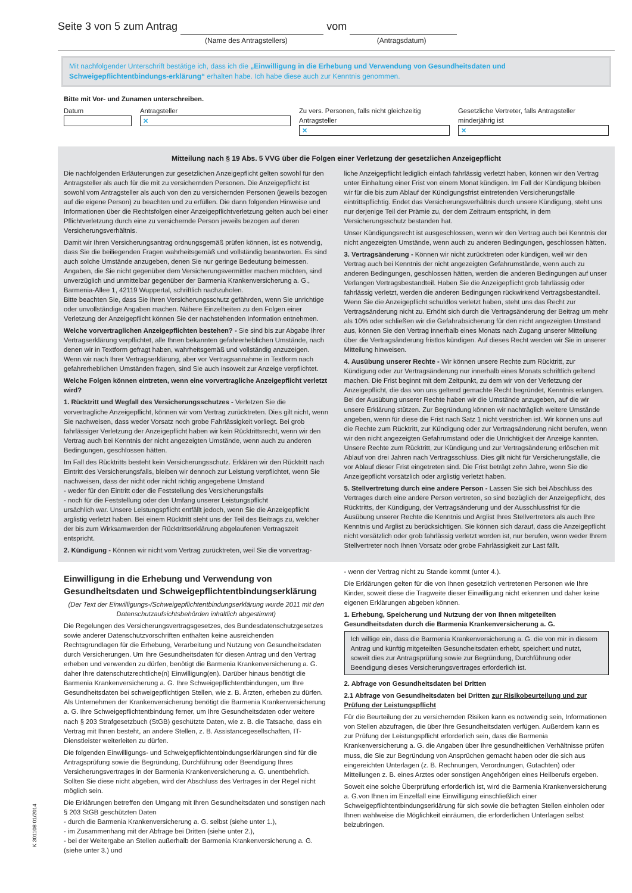Seite 3 von 5 zum Antrag vom
(Name des Antragstellers) (Antragsdatum)
Mit nachfolgender Unterschrift bestätige ich, dass ich die „Einwilligung in die Erhebung und Verwendung von Gesundheitsdaten und Schweigepflichtentbindungs-erklärung“ erhalten habe. Ich habe diese auch zur Kenntnis genommen.
Bitte mit Vor- und Zunamen unterschreiben.
Datum Antragsteller
✕
Zu vers. Personen, falls nicht gleichzeitig Antragsteller
✕
Gesetzliche Vertreter, falls Antragsteller minderjährig ist
✕
Mitteilung nach § 19 Abs. 5 VVG über die Folgen einer Verletzung der gesetzlichen Anzeigepflicht
Die nachfolgenden Erläuterungen zur gesetzlichen Anzeigepflicht gelten sowohl für den Antragsteller als auch für die mit zu versichernden Personen. Die Anzeigepflicht ist sowohl vom Antragsteller als auch von den zu versichernden Personen (jeweils bezogen auf die eigene Person) zu beachten und zu erfüllen. Die dann folgenden Hinweise und Informationen über die Rechtsfolgen einer Anzeigepflichtverletzung gelten auch bei einer Pflichtverletzung durch eine zu versichernde Person jeweils bezogen auf deren Versicherungsverhältnis.
Damit wir Ihren Versicherungsantrag ordnungsgemäß prüfen können, ist es notwendig, dass Sie die beiliegenden Fragen wahrheitsgemäß und vollständig beantworten. Es sind auch solche Umstände anzugeben, denen Sie nur geringe Bedeutung beimessen.
Angaben, die Sie nicht gegenüber dem Versicherungsvermittler machen möchten, sind unverzüglich und unmittelbar gegenüber der Barmenia Krankenversicherung a. G., Barmenia-Allee 1, 42119 Wuppertal, schriftlich nachzuholen.
Bitte beachten Sie, dass Sie Ihren Versicherungsschutz gefährden, wenn Sie unrichtige oder unvollständige Angaben machen. Nähere Einzelheiten zu den Folgen einer Verletzung der Anzeigepflicht können Sie der nachstehenden Information entnehmen.
Welche vorvertraglichen Anzeigepflichten bestehen? - Sie sind bis zur Abgabe Ihrer Vertragserklärung verpflichtet, alle Ihnen bekannten gefahrerheblichen Umstände, nach denen wir in Textform gefragt haben, wahrheitsgemäß und vollständig anzuzeigen. Wenn wir nach Ihrer Vertragserklärung, aber vor Vertragsannahme in Textform nach gefahrerheblichen Umständen fragen, sind Sie auch insoweit zur Anzeige verpflichtet.
Welche Folgen können eintreten, wenn eine vorvertragliche Anzeigepflicht verletzt wird?
1. Rücktritt und Wegfall des Versicherungsschutzes - Verletzen Sie die vorvertragliche Anzeigepflicht, können wir vom Vertrag zurücktreten. Dies gilt nicht, wenn Sie nachweisen, dass weder Vorsatz noch grobe Fahrlässigkeit vorliegt. Bei grob fahrlässiger Verletzung der Anzeigepflicht haben wir kein Rücktrittsrecht, wenn wir den Vertrag auch bei Kenntnis der nicht angezeigten Umstände, wenn auch zu anderen Bedingungen, geschlossen hätten.
Im Fall des Rücktritts besteht kein Versicherungsschutz. Erklären wir den Rücktritt nach Eintritt des Versicherungsfalls, bleiben wir dennoch zur Leistung verpflichtet, wenn Sie nachweisen, dass der nicht oder nicht richtig angegebene Umstand
- weder für den Eintritt oder die Feststellung des Versicherungsfalls
- noch für die Feststellung oder den Umfang unserer Leistungspflicht
ursächlich war. Unsere Leistungspflicht entfällt jedoch, wenn Sie die Anzeigepflicht arglistig verletzt haben. Bei einem Rücktritt steht uns der Teil des Beitrags zu, welcher der bis zum Wirksamwerden der Rücktrittserklärung abgelaufenen Vertragszeit entspricht.
2. Kündigung - Können wir nicht vom Vertrag zurücktreten, weil Sie die vorvertrag-
liche Anzeigepflicht lediglich einfach fahrlässig verletzt haben, können wir den Vertrag unter Einhaltung einer Frist von einem Monat kündigen. Im Fall der Kündigung bleiben wir für die bis zum Ablauf der Kündigungsfrist eintretenden Versicherungsfälle eintrittspflichtig. Endet das Versicherungsverhältnis durch unsere Kündigung, steht uns nur derjenige Teil der Prämie zu, der dem Zeitraum entspricht, in dem Versicherungsschutz bestanden hat.
Unser Kündigungsrecht ist ausgeschlossen, wenn wir den Vertrag auch bei Kenntnis der nicht angezeigten Umstände, wenn auch zu anderen Bedingungen, geschlossen hätten.
3. Vertragsänderung - Können wir nicht zurücktreten oder kündigen, weil wir den Vertrag auch bei Kenntnis der nicht angezeigten Gefahrumstände, wenn auch zu anderen Bedingungen, geschlossen hätten, werden die anderen Bedingungen auf unser Verlangen Vertragsbestandteil. Haben Sie die Anzeigepflicht grob fahrlässig oder fahrlässig verletzt, werden die anderen Bedingungen rückwirkend Vertragsbestandteil. Wenn Sie die Anzeigepflicht schuldlos verletzt haben, steht uns das Recht zur Vertragsänderung nicht zu. Erhöht sich durch die Vertragsänderung der Beitrag um mehr als 10% oder schließen wir die Gefahrabsicherung für den nicht angezeigten Umstand aus, können Sie den Vertrag innerhalb eines Monats nach Zugang unserer Mitteilung über die Vertragsänderung fristlos kündigen. Auf dieses Recht werden wir Sie in unserer Mitteilung hinweisen.
4. Ausübung unserer Rechte - Wir können unsere Rechte zum Rücktritt, zur Kündigung oder zur Vertragsänderung nur innerhalb eines Monats schriftlich geltend machen. Die Frist beginnt mit dem Zeitpunkt, zu dem wir von der Verletzung der Anzeigepflicht, die das von uns geltend gemachte Recht begründet, Kenntnis erlangen. Bei der Ausübung unserer Rechte haben wir die Umstände anzugeben, auf die wir unsere Erklärung stützen. Zur Begründung können wir nachträglich weitere Umstände angeben, wenn für diese die Frist nach Satz 1 nicht verstrichen ist. Wir können uns auf die Rechte zum Rücktritt, zur Kündigung oder zur Vertragsänderung nicht berufen, wenn wir den nicht angezeigten Gefahrumstand oder die Unrichtigkeit der Anzeige kannten.
Unsere Rechte zum Rücktritt, zur Kündigung und zur Vertragsänderung erlöschen mit Ablauf von drei Jahren nach Vertragsschluss. Dies gilt nicht für Versicherungsfälle, die vor Ablauf dieser Frist eingetreten sind. Die Frist beträgt zehn Jahre, wenn Sie die Anzeigepflicht vorsätzlich oder arglistig verletzt haben.
5. Stellvertretung durch eine andere Person - Lassen Sie sich bei Abschluss des Vertrages durch eine andere Person vertreten, so sind bezüglich der Anzeigepflicht, des Rücktritts, der Kündigung, der Vertragsänderung und der Ausschlussfrist für die Ausübung unserer Rechte die Kenntnis und Arglist Ihres Stellvertreters als auch Ihre Kenntnis und Arglist zu berücksichtigen. Sie können sich darauf, dass die Anzeigepflicht nicht vorsätzlich oder grob fahrlässig verletzt worden ist, nur berufen, wenn weder Ihrem Stellvertreter noch Ihnen Vorsatz oder grobe Fahrlässigkeit zur Last fällt.
Einwilligung in die Erhebung und Verwendung von Gesundheitsdaten und Schweigepflichtentbindungserklärung
(Der Text der Einwilligungs-/Schweigepflichtentbindungserklärung wurde 2011 mit den Datenschutzaufsichtsbehörden inhaltlich abgestimmt)
Die Regelungen des Versicherungsvertragsgesetzes, des Bundesdatenschutzgesetzes sowie anderer Datenschutzvorschriften enthalten keine ausreichenden Rechtsgrundlagen für die Erhebung, Verarbeitung und Nutzung von Gesundheitsdaten durch Versicherungen. Um Ihre Gesundheitsdaten für diesen Antrag und den Vertrag erheben und verwenden zu dürfen, benötigt die Barmenia Krankenversicherung a. G. daher Ihre datenschutzrechtliche(n) Einwilligung(en). Darüber hinaus benötigt die Barmenia Krankenversicherung a. G. Ihre Schweigepflichtentbindungen, um Ihre Gesundheitsdaten bei schweigepflichtigen Stellen, wie z. B. Ärzten, erheben zu dürfen. Als Unternehmen der Krankenversicherung benötigt die Barmenia Krankenversicherung a. G. Ihre Schweigepflichtentbindung ferner, um Ihre Gesundheitsdaten oder weitere nach § 203 Strafgesetzbuch (StGB) geschützte Daten, wie z. B. die Tatsache, dass ein Vertrag mit Ihnen besteht, an andere Stellen, z. B. Assistancegesellschaften, IT-Dienstleister weiterleiten zu dürfen.
Die folgenden Einwilligungs- und Schweigepflichtentbindungserklärungen sind für die Antragsprüfung sowie die Begründung, Durchführung oder Beendigung Ihres Versicherungsvertrages in der Barmenia Krankenversicherung a. G. unentbehrlich. Sollten Sie diese nicht abgeben, wird der Abschluss des Vertrages in der Regel nicht möglich sein.
Die Erklärungen betreffen den Umgang mit Ihren Gesundheitsdaten und sonstigen nach § 203 StGB geschützten Daten
- durch die Barmenia Krankenversicherung a. G. selbst (siehe unter 1.),
- im Zusammenhang mit der Abfrage bei Dritten (siehe unter 2.),
- bei der Weitergabe an Stellen außerhalb der Barmenia Krankenversicherung a. G. (siehe unter 3.) und
- wenn der Vertrag nicht zu Stande kommt (unter 4.).
Die Erklärungen gelten für die von Ihnen gesetzlich vertretenen Personen wie Ihre Kinder, soweit diese die Tragweite dieser Einwilligung nicht erkennen und daher keine eigenen Erklärungen abgeben können.
1. Erhebung, Speicherung und Nutzung der von Ihnen mitgeteilten Gesundheitsdaten durch die Barmenia Krankenversicherung a. G.
Ich willige ein, dass die Barmenia Krankenversicherung a. G. die von mir in diesem Antrag und künftig mitgeteilten Gesundheitsdaten erhebt, speichert und nutzt, soweit dies zur Antragsprüfung sowie zur Begründung, Durchführung oder Beendigung dieses Versicherungsvertrages erforderlich ist.
2. Abfrage von Gesundheitsdaten bei Dritten
2.1 Abfrage von Gesundheitsdaten bei Dritten zur Risikobeurteilung und zur Prüfung der Leistungspflicht
Für die Beurteilung der zu versichernden Risiken kann es notwendig sein, Informationen von Stellen abzufragen, die über Ihre Gesundheitsdaten verfügen. Außerdem kann es zur Prüfung der Leistungspflicht erforderlich sein, dass die Barmenia Krankenversicherung a. G. die Angaben über Ihre gesundheitlichen Verhältnisse prüfen muss, die Sie zur Begründung von Ansprüchen gemacht haben oder die sich aus eingereichten Unterlagen (z. B. Rechnungen, Verordnungen, Gutachten) oder Mitteilungen z. B. eines Arztes oder sonstigen Angehörigen eines Heilberufs ergeben.
Soweit eine solche Überprüfung erforderlich ist, wird die Barmenia Krankenversicherung a. G.von Ihnen im Einzelfall eine Einwilligung einschließlich einer Schweigepflichtentbindungserklärung für sich sowie die befragten Stellen einholen oder Ihnen wahlweise die Möglichkeit einräumen, die erforderlichen Unterlagen selbst beizubringen.
K 301108 01/2014